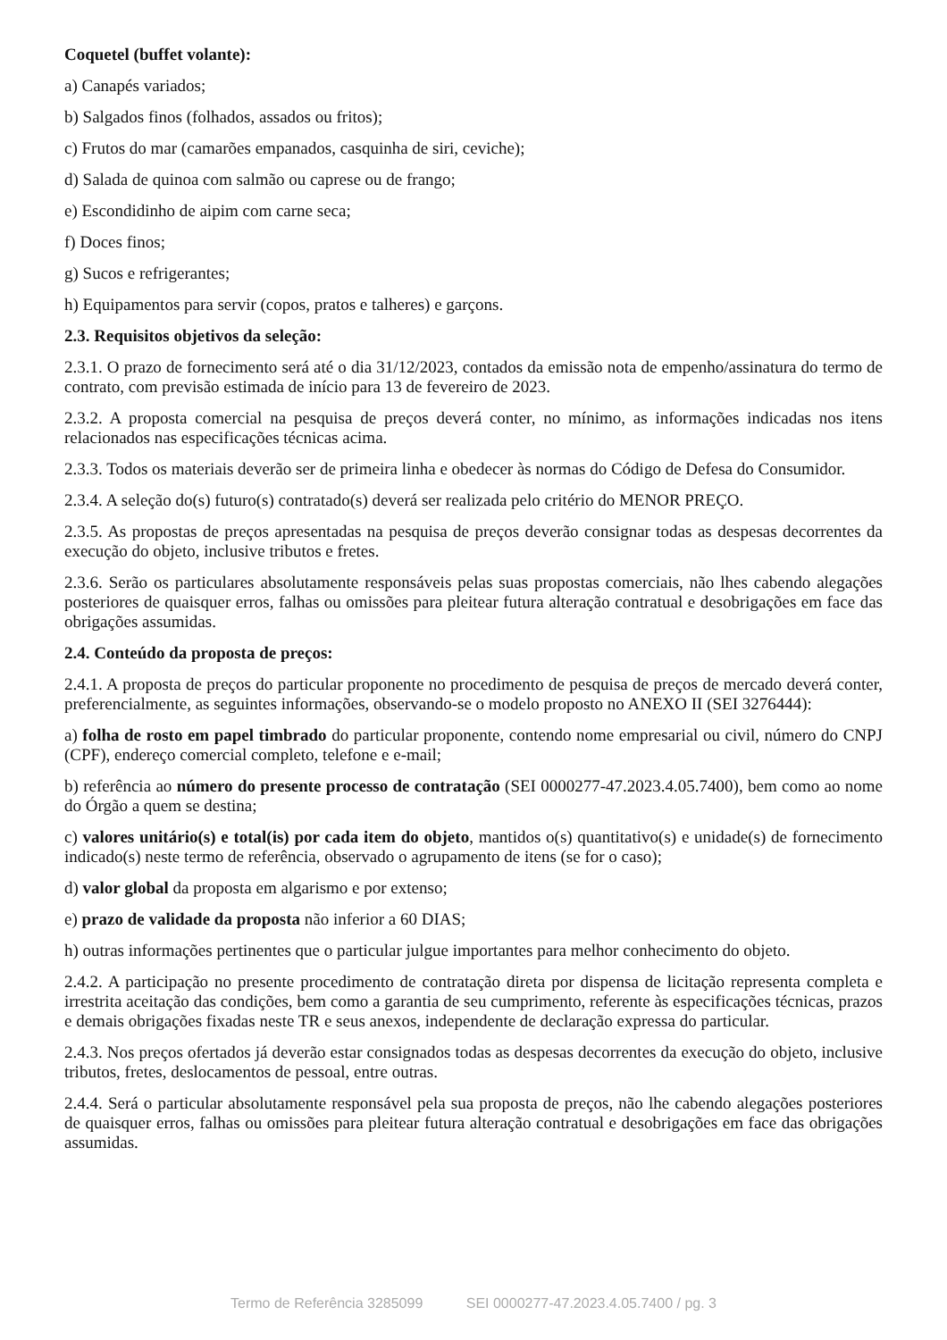Coquetel (buffet volante):
a) Canapés variados;
b) Salgados finos (folhados, assados ou fritos);
c) Frutos do mar (camarões empanados, casquinha de siri, ceviche);
d) Salada de quinoa com salmão ou caprese ou de frango;
e) Escondidinho de aipim com carne seca;
f) Doces finos;
g) Sucos e refrigerantes;
h) Equipamentos para servir (copos, pratos e talheres) e garçons.
2.3. Requisitos objetivos da seleção:
2.3.1. O prazo de fornecimento será até o dia 31/12/2023, contados da emissão nota de empenho/assinatura do termo de contrato, com previsão estimada de início para 13 de fevereiro de 2023.
2.3.2. A proposta comercial na pesquisa de preços deverá conter, no mínimo, as informações indicadas nos itens relacionados nas especificações técnicas acima.
2.3.3. Todos os materiais deverão ser de primeira linha e obedecer às normas do Código de Defesa do Consumidor.
2.3.4. A seleção do(s) futuro(s) contratado(s) deverá ser realizada pelo critério do MENOR PREÇO.
2.3.5. As propostas de preços apresentadas na pesquisa de preços deverão consignar todas as despesas decorrentes da execução do objeto, inclusive tributos e fretes.
2.3.6. Serão os particulares absolutamente responsáveis pelas suas propostas comerciais, não lhes cabendo alegações posteriores de quaisquer erros, falhas ou omissões para pleitear futura alteração contratual e desobrigações em face das obrigações assumidas.
2.4. Conteúdo da proposta de preços:
2.4.1. A proposta de preços do particular proponente no procedimento de pesquisa de preços de mercado deverá conter, preferencialmente, as seguintes informações, observando-se o modelo proposto no ANEXO II (SEI 3276444):
a) folha de rosto em papel timbrado do particular proponente, contendo nome empresarial ou civil, número do CNPJ (CPF), endereço comercial completo, telefone e e-mail;
b) referência ao número do presente processo de contratação (SEI 0000277-47.2023.4.05.7400), bem como ao nome do Órgão a quem se destina;
c) valores unitário(s) e total(is) por cada item do objeto, mantidos o(s) quantitativo(s) e unidade(s) de fornecimento indicado(s) neste termo de referência, observado o agrupamento de itens (se for o caso);
d) valor global da proposta em algarismo e por extenso;
e) prazo de validade da proposta não inferior a 60 DIAS;
h) outras informações pertinentes que o particular julgue importantes para melhor conhecimento do objeto.
2.4.2. A participação no presente procedimento de contratação direta por dispensa de licitação representa completa e irrestrita aceitação das condições, bem como a garantia de seu cumprimento, referente às especificações técnicas, prazos e demais obrigações fixadas neste TR e seus anexos, independente de declaração expressa do particular.
2.4.3. Nos preços ofertados já deverão estar consignados todas as despesas decorrentes da execução do objeto, inclusive tributos, fretes, deslocamentos de pessoal, entre outras.
2.4.4. Será o particular absolutamente responsável pela sua proposta de preços, não lhe cabendo alegações posteriores de quaisquer erros, falhas ou omissões para pleitear futura alteração contratual e desobrigações em face das obrigações assumidas.
Termo de Referência 3285099 SEI 0000277-47.2023.4.05.7400 / pg. 3